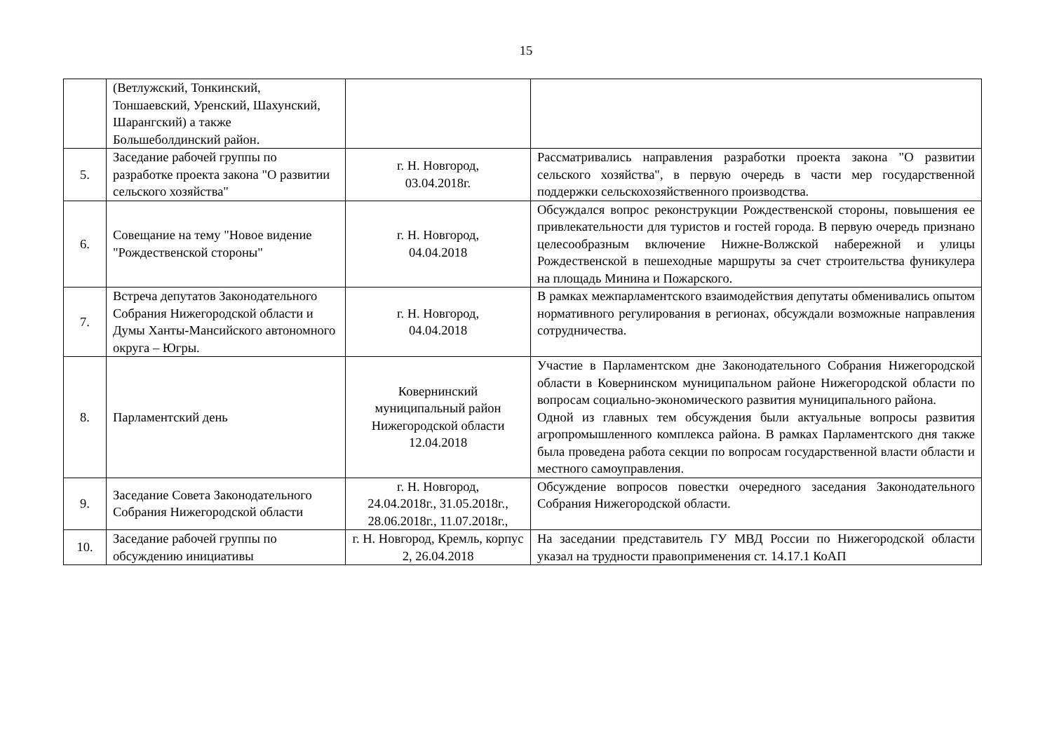15
| | (Ветлужский, Тонкинский, Тоншаевский, Уренский, Шахунский, Шарангский) а также Большеболдинский район. | | |
| 5. | Заседание рабочей группы по разработке проекта закона "О развитии сельского хозяйства" | г. Н. Новгород, 03.04.2018г. | Рассматривались направления разработки проекта закона "О развитии сельского хозяйства", в первую очередь в части мер государственной поддержки сельскохозяйственного производства. |
| 6. | Совещание на тему "Новое видение "Рождественской стороны" | г. Н. Новгород, 04.04.2018 | Обсуждался вопрос реконструкции Рождественской стороны, повышения ее привлекательности для туристов и гостей города. В первую очередь признано целесообразным включение Нижне-Волжской набережной и улицы Рождественской в пешеходные маршруты за счет строительства фуникулера на площадь Минина и Пожарского. |
| 7. | Встреча депутатов Законодательного Собрания Нижегородской области и Думы Ханты-Мансийского автономного округа – Югры. | г. Н. Новгород, 04.04.2018 | В рамках межпарламентского взаимодействия депутаты обменивались опытом нормативного регулирования в регионах, обсуждали возможные направления сотрудничества. |
| 8. | Парламентский день | Ковернинский муниципальный район Нижегородской области 12.04.2018 | Участие в Парламентском дне Законодательного Собрания Нижегородской области в Ковернинском муниципальном районе Нижегородской области по вопросам социально-экономического развития муниципального района. Одной из главных тем обсуждения были актуальные вопросы развития агропромышленного комплекса района. В рамках Парламентского дня также была проведена работа секции по вопросам государственной власти области и местного самоуправления. |
| 9. | Заседание Совета Законодательного Собрания Нижегородской области | г. Н. Новгород, 24.04.2018г., 31.05.2018г., 28.06.2018г., 11.07.2018г., | Обсуждение вопросов повестки очередного заседания Законодательного Собрания Нижегородской области. |
| 10. | Заседание рабочей группы по обсуждению инициативы | г. Н. Новгород, Кремль, корпус 2, 26.04.2018 | На заседании представитель ГУ МВД России по Нижегородской области указал на трудности правоприменения ст. 14.17.1 КоАП |